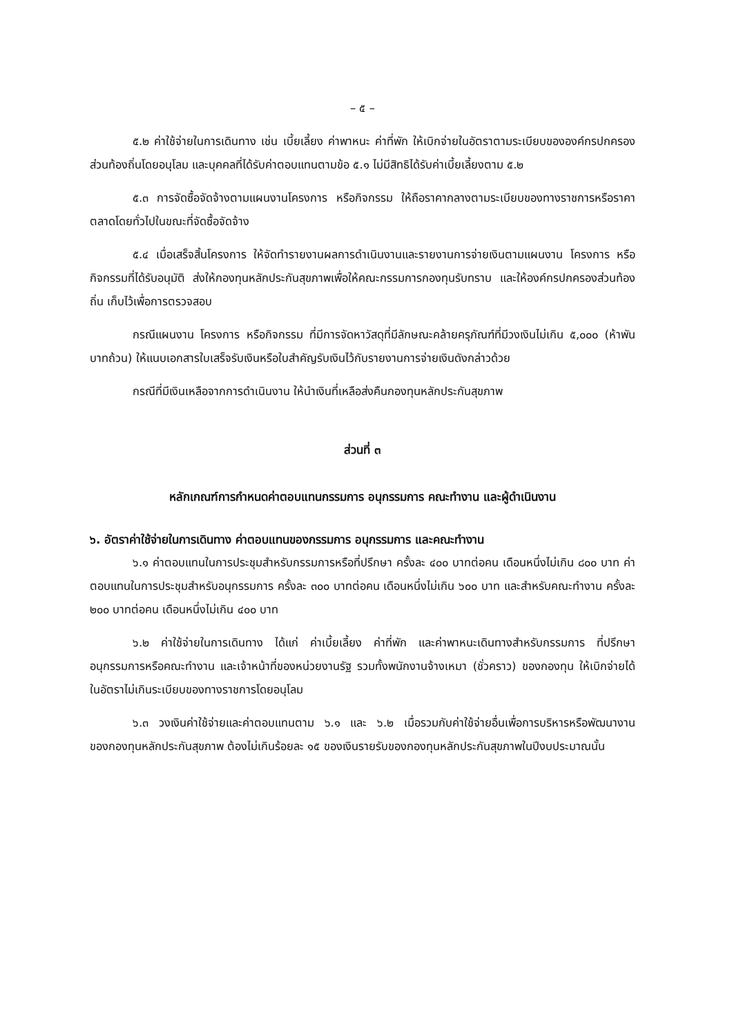– ๕ –
๕.๒ ค่าใช้จ่ายในการเดินทาง เช่น เบี้ยเลี้ยง ค่าพาหนะ ค่าที่พัก ให้เบิกจ่ายในอัตราตามระเบียบขององค์กรปกครองส่วนท้องถิ่นโดยอนุโลม และบุคคลที่ได้รับค่าตอบแทนตามข้อ ๕.๑ ไม่มีสิทธิได้รับค่าเบี้ยเลี้ยงตาม ๕.๒
๕.๓ การจัดซื้อจัดจ้างตามแผนงานโครงการ หรือกิจกรรม ให้ถือราคากลางตามระเบียบของทางราชการหรือราคาตลาดโดยทั่วไปในขณะที่จัดซื้อจัดจ้าง
๕.๔ เมื่อเสร็จสิ้นโครงการ ให้จัดทำรายงานผลการดำเนินงานและรายงานการจ่ายเงินตามแผนงาน โครงการ หรือกิจกรรมที่ได้รับอนุมัติ ส่งให้กองทุนหลักประกันสุขภาพเพื่อให้คณะกรรมการกองทุนรับทราบ และให้องค์กรปกครองส่วนท้องถิ่น เก็บไว้เพื่อการตรวจสอบ
กรณีแผนงาน โครงการ หรือกิจกรรม ที่มีการจัดหาวัสดุที่มีลักษณะคล้ายครุภัณฑ์ที่มีวงเงินไม่เกิน ๕,๐๐๐ (ห้าพันบาทถ้วน) ให้แนบเอกสารใบเสร็จรับเงินหรือใบสำคัญรับเงินไว้กับรายงานการจ่ายเงินดังกล่าวด้วย
กรณีที่มีเงินเหลือจากการดำเนินงาน ให้นำเงินที่เหลือส่งคืนกองทุนหลักประกันสุขภาพ
ส่วนที่ ๓
หลักเกณฑ์การกำหนดค่าตอบแทนกรรมการ อนุกรรมการ คณะทำงาน และผู้ดำเนินงาน
๖. อัตราค่าใช้จ่ายในการเดินทาง ค่าตอบแทนของกรรมการ อนุกรรมการ และคณะทำงาน
๖.๑ ค่าตอบแทนในการประชุมสำหรับกรรมการหรือที่ปรึกษา ครั้งละ ๔๐๐ บาทต่อคน เดือนหนึ่งไม่เกิน ๘๐๐ บาท ค่าตอบแทนในการประชุมสำหรับอนุกรรมการ ครั้งละ ๓๐๐ บาทต่อคน เดือนหนึ่งไม่เกิน ๖๐๐ บาท และสำหรับคณะทำงาน ครั้งละ ๒๐๐ บาทต่อคน เดือนหนึ่งไม่เกิน ๔๐๐ บาท
๖.๒ ค่าใช้จ่ายในการเดินทาง ได้แก่ ค่าเบี้ยเลี้ยง ค่าที่พัก และค่าพาหนะเดินทางสำหรับกรรมการ ที่ปรึกษา อนุกรรมการหรือคณะทำงาน และเจ้าหน้าที่ของหน่วยงานรัฐ รวมทั้งพนักงานจ้างเหมา (ชั่วคราว) ของกองทุน ให้เบิกจ่ายได้ในอัตราไม่เกินระเบียบของทางราชการโดยอนุโลม
๖.๓ วงเงินค่าใช้จ่ายและค่าตอบแทนตาม ๖.๑ และ ๖.๒ เมื่อรวมกับค่าใช้จ่ายอื่นเพื่อการบริหารหรือพัฒนางานของกองทุนหลักประกันสุขภาพ ต้องไม่เกินร้อยละ ๑๕ ของเงินรายรับของกองทุนหลักประกันสุขภาพในปีงบประมาณนั้น